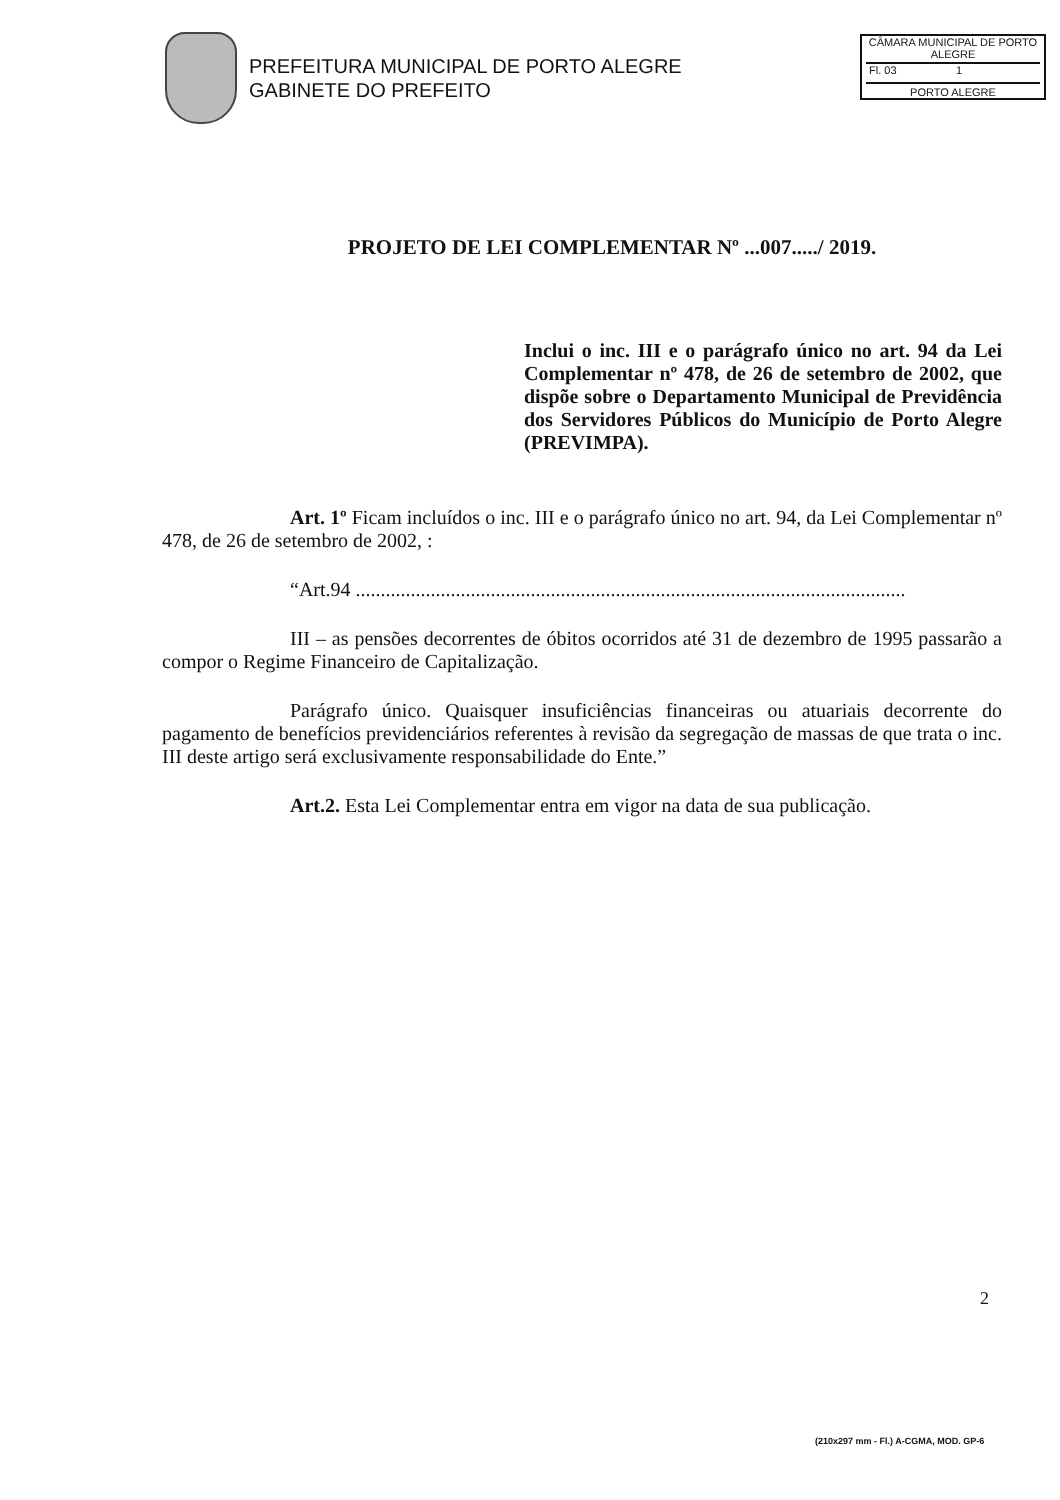PREFEITURA MUNICIPAL DE PORTO ALEGRE
GABINETE DO PREFEITO
CÂMARA MUNICIPAL DE PORTO ALEGRE
Fl. 03 1
PORTO ALEGRE
PROJETO DE LEI COMPLEMENTAR Nº ...007...../ 2019.
Inclui o inc. III e o parágrafo único no art. 94 da Lei Complementar nº 478, de 26 de setembro de 2002, que dispõe sobre o Departamento Municipal de Previdência dos Servidores Públicos do Município de Porto Alegre (PREVIMPA).
Art. 1º Ficam incluídos o inc. III e o parágrafo único no art. 94, da Lei Complementar nº 478, de 26 de setembro de 2002, :
“Art.94 ..............................................................................................................
III – as pensões decorrentes de óbitos ocorridos até 31 de dezembro de 1995 passarão a compor o Regime Financeiro de Capitalização.
Parágrafo único. Quaisquer insuficiências financeiras ou atuariais decorrente do pagamento de benefícios previdenciários referentes à revisão da segregação de massas de que trata o inc. III deste artigo será exclusivamente responsabilidade do Ente.”
Art.2. Esta Lei Complementar entra em vigor na data de sua publicação.
2
(210x297 mm - Fl.) A-CGMA, MOD. GP-6